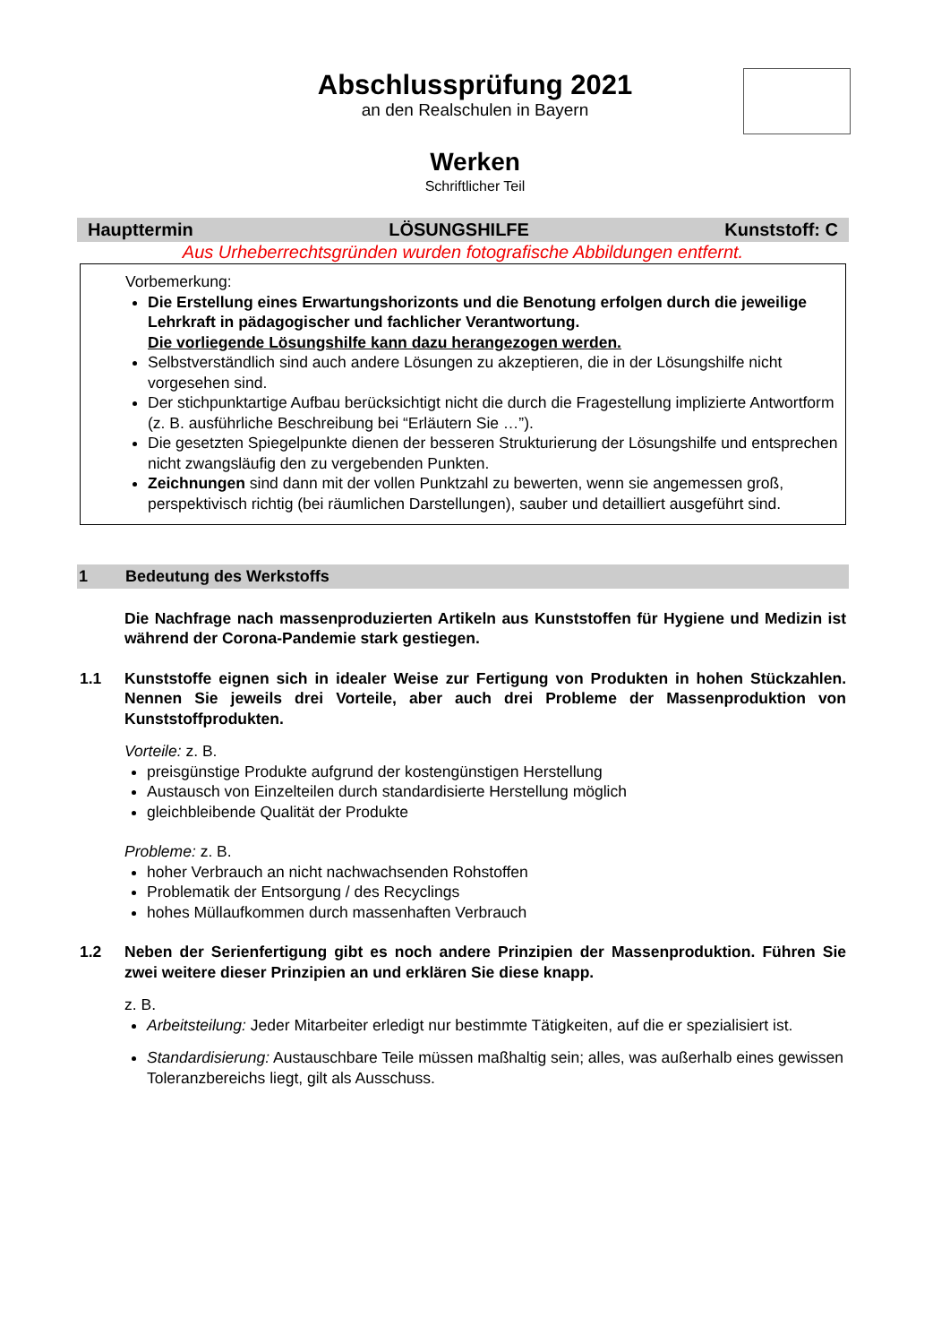Abschlussprüfung 2021
an den Realschulen in Bayern
Werken
Schriftlicher Teil
Haupttermin LÖSUNGSHILFE Kunststoff: C
Aus Urheberrechtsgründen wurden fotografische Abbildungen entfernt.
Vorbemerkung:
Die Erstellung eines Erwartungshorizonts und die Benotung erfolgen durch die jeweilige Lehrkraft in pädagogischer und fachlicher Verantwortung.
Die vorliegende Lösungshilfe kann dazu herangezogen werden.
Selbstverständlich sind auch andere Lösungen zu akzeptieren, die in der Lösungshilfe nicht vorgesehen sind.
Der stichpunktartige Aufbau berücksichtigt nicht die durch die Fragestellung implizierte Antwortform (z. B. ausführliche Beschreibung bei “Erläutern Sie …”).
Die gesetzten Spiegelpunkte dienen der besseren Strukturierung der Lösungshilfe und entsprechen nicht zwangsläufig den zu vergebenden Punkten.
Zeichnungen sind dann mit der vollen Punktzahl zu bewerten, wenn sie angemessen groß, perspektivisch richtig (bei räumlichen Darstellungen), sauber und detailliert ausgeführt sind.
1 Bedeutung des Werkstoffs
Die Nachfrage nach massenproduzierten Artikeln aus Kunststoffen für Hygiene und Medizin ist während der Corona-Pandemie stark gestiegen.
1.1 Kunststoffe eignen sich in idealer Weise zur Fertigung von Produkten in hohen Stückzahlen. Nennen Sie jeweils drei Vorteile, aber auch drei Probleme der Massenproduktion von Kunststoffprodukten.
Vorteile: z. B.
preisgünstige Produkte aufgrund der kostengünstigen Herstellung
Austausch von Einzelteilen durch standardisierte Herstellung möglich
gleichbleibende Qualität der Produkte
Probleme: z. B.
hoher Verbrauch an nicht nachwachsenden Rohstoffen
Problematik der Entsorgung / des Recyclings
hohes Müllaufkommen durch massenhaften Verbrauch
1.2 Neben der Serienfertigung gibt es noch andere Prinzipien der Massenproduktion. Führen Sie zwei weitere dieser Prinzipien an und erklären Sie diese knapp.
z. B.
Arbeitsteilung: Jeder Mitarbeiter erledigt nur bestimmte Tätigkeiten, auf die er spezialisiert ist.
Standardisierung: Austauschbare Teile müssen maßhaltig sein; alles, was außerhalb eines gewissen Toleranzbereichs liegt, gilt als Ausschuss.